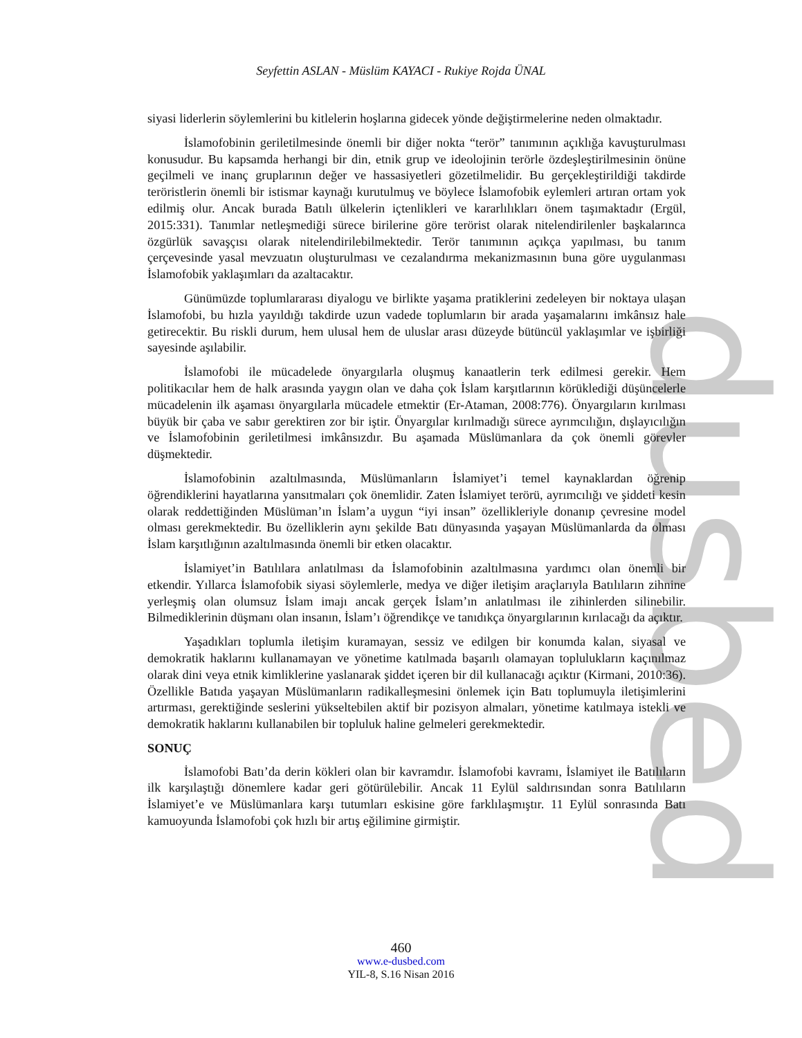dusbed
Seyfettin ASLAN - Müslüm KAYACI - Rukiye Rojda ÜNAL
siyasi liderlerin söylemlerini bu kitlelerin hoşlarına gidecek yönde değiştirmelerine neden olmaktadır.
İslamofobinin geriletilmesinde önemli bir diğer nokta “terör” tanımının açıklığa kavuşturulması konusudur. Bu kapsamda herhangi bir din, etnik grup ve ideolojinin terörle özdeşleştirilmesinin önüne geçilmeli ve inanç gruplarının değer ve hassasiyetleri gözetilmelidir. Bu gerçekleştirildiği takdirde teröristlerin önemli bir istismar kaynağı kurutulmuş ve böylece İslamofobik eylemleri artıran ortam yok edilmiş olur. Ancak burada Batılı ülkelerin içtenlikleri ve kararlılıkları önem taşımaktadır (Ergül, 2015:331). Tanımlar netleşmediği sürece birilerine göre terörist olarak nitelendirilenler başkalarınca özgürlük savaşçısı olarak nitelendirilebilmektedir. Terör tanımının açıkça yapılması, bu tanım çerçevesinde yasal mevzuatın oluşturulması ve cezalandırma mekanizmasının buna göre uygulanması İslamofobik yaklaşımları da azaltacaktır.
Günümüzde toplumlararası diyalogu ve birlikte yaşama pratiklerini zedeleyen bir noktaya ulaşan İslamofobi, bu hızla yayıldığı takdirde uzun vadede toplumların bir arada yaşamalarını imkânsız hale getirecektir. Bu riskli durum, hem ulusal hem de uluslar arası düzeyde bütüncül yaklaşımlar ve işbirliği sayesinde aşılabilir.
İslamofobi ile mücadelede önyargılarla oluşmuş kanaatlerin terk edilmesi gerekir. Hem politikacılar hem de halk arasında yaygın olan ve daha çok İslam karşıtlarının körüklediği düşüncelerle mücadelenin ilk aşaması önyargılarla mücadele etmektir (Er-Ataman, 2008:776). Önyargıların kırılması büyük bir çaba ve sabır gerektiren zor bir iştir. Önyargılar kırılmadığı sürece ayrımcılığın, dışlayıcılığın ve İslamofobinin geriletilmesi imkânsızdır. Bu aşamada Müslümanlara da çok önemli görevler düşmektedir.
İslamofobinin azaltılmasında, Müslümanların İslamiyet’i temel kaynaklardan öğrenip öğrendiklerini hayatlarına yansıtmaları çok önemlidir. Zaten İslamiyet terörü, ayrımcılığı ve şiddeti kesin olarak reddettiğinden Müslüman’ın İslam’a uygun “iyi insan” özellikleriyle donanıp çevresine model olması gerekmektedir. Bu özelliklerin aynı şekilde Batı dünyasında yaşayan Müslümanlarda da olması İslam karşıtlığının azaltılmasında önemli bir etken olacaktır.
İslamiyet’in Batılılara anlatılması da İslamofobinin azaltılmasına yardımcı olan önemli bir etkendir. Yıllarca İslamofobik siyasi söylemlerle, medya ve diğer iletişim araçlarıyla Batılıların zihnine yerleşmiş olan olumsuz İslam imajı ancak gerçek İslam’ın anlatılması ile zihinlerden silinebilir. Bilmediklerinin düşmanı olan insanın, İslam’ı öğrendikçe ve tanıdıkça önyargılarının kırılacağı da açıktır.
Yaşadıkları toplumla iletişim kuramayan, sessiz ve edilgen bir konumda kalan, siyasal ve demokratik haklarını kullanamayan ve yönetime katılmada başarılı olamayan toplulukların kaçınılmaz olarak dini veya etnik kimliklerine yaslanarak şiddet içeren bir dil kullanacağı açıktır (Kirmani, 2010:36). Özellikle Batıda yaşayan Müslümanların radikalleşmesini önlemek için Batı toplumuyla iletişimlerini artırması, gerektiğinde seslerini yükseltebilen aktif bir pozisyon almaları, yönetime katılmaya istekli ve demokratik haklarını kullanabilen bir topluluk haline gelmeleri gerekmektedir.
SONUÇ
İslamofobi Batı’da derin kökleri olan bir kavramdır. İslamofobi kavramı, İslamiyet ile Batılıların ilk karşılaştığı dönemlere kadar geri götürülebilir. Ancak 11 Eylül saldırısından sonra Batılıların İslamiyet’e ve Müslümanlara karşı tutumları eskisine göre farklılaşmıştır. 11 Eylül sonrasında Batı kamuoyunda İslamofobi çok hızlı bir artış eğilimine girmiştir.
460
www.e-dusbed.com
YIL-8, S.16 Nisan 2016